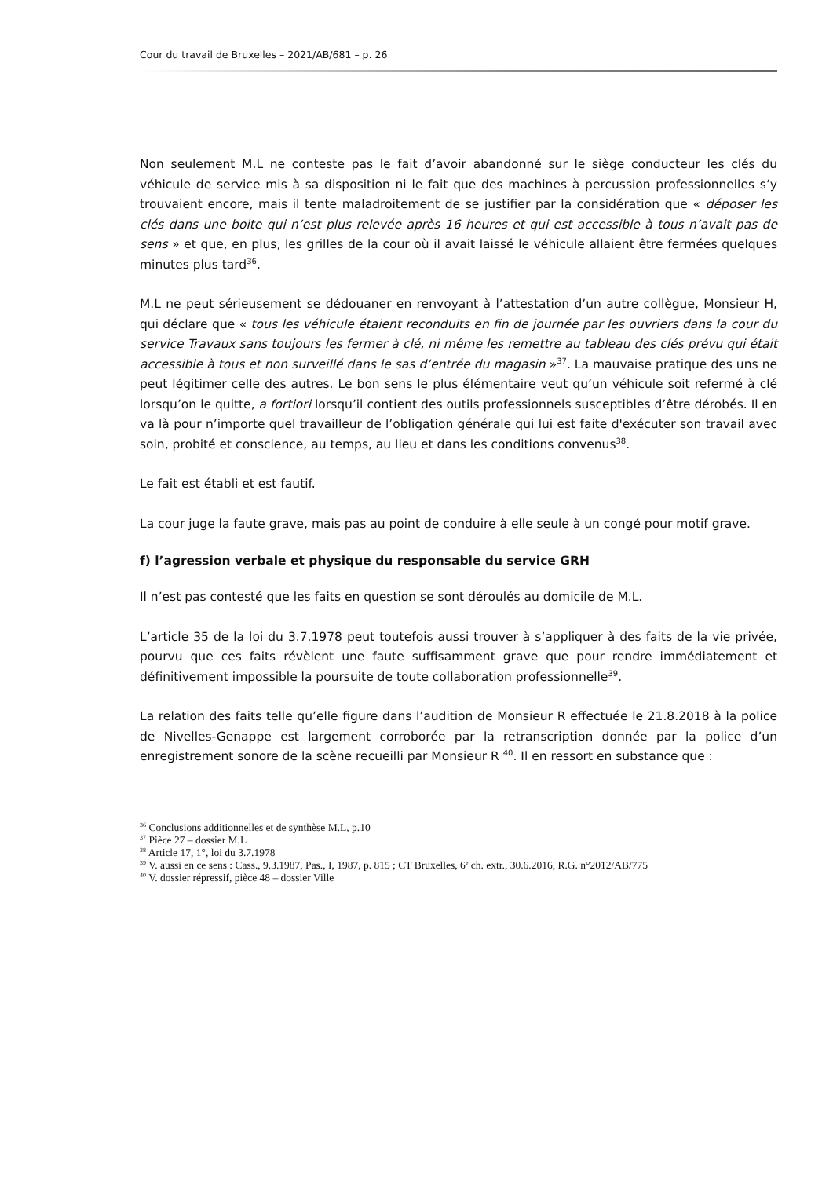Cour du travail de Bruxelles – 2021/AB/681 – p. 26
Non seulement M.L ne conteste pas le fait d’avoir abandonné sur le siège conducteur les clés du véhicule de service mis à sa disposition ni le fait que des machines à percussion professionnelles s’y trouvaient encore, mais il tente maladroitement de se justifier par la considération que « déposer les clés dans une boite qui n’est plus relevée après 16 heures et qui est accessible à tous n’avait pas de sens » et que, en plus, les grilles de la cour où il avait laissé le véhicule allaient être fermées quelques minutes plus tard<sup>36</sup>.
M.L ne peut sérieusement se dédouaner en renvoyant à l’attestation d’un autre collègue, Monsieur H, qui déclare que « tous les véhicule étaient reconduits en fin de journée par les ouvriers dans la cour du service Travaux sans toujours les fermer à clé, ni même les remettre au tableau des clés prévu qui était accessible à tous et non surveillé dans le sas d’entrée du magasin »<sup>37</sup>. La mauvaise pratique des uns ne peut légitimer celle des autres. Le bon sens le plus élémentaire veut qu’un véhicule soit refermé à clé lorsqu’on le quitte, a fortiori lorsqu’il contient des outils professionnels susceptibles d’être dérobés. Il en va là pour n’importe quel travailleur de l’obligation générale qui lui est faite d'exécuter son travail avec soin, probité et conscience, au temps, au lieu et dans les conditions convenus<sup>38</sup>.
Le fait est établi et est fautif.
La cour juge la faute grave, mais pas au point de conduire à elle seule à un congé pour motif grave.
f) l’agression verbale et physique du responsable du service GRH
Il n’est pas contesté que les faits en question se sont déroulés au domicile de M.L.
L’article 35 de la loi du 3.7.1978 peut toutefois aussi trouver à s’appliquer à des faits de la vie privée, pourvu que ces faits révèlent une faute suffisamment grave que pour rendre immédiatement et définitivement impossible la poursuite de toute collaboration professionnelle<sup>39</sup>.
La relation des faits telle qu’elle figure dans l’audition de Monsieur R effectuée le 21.8.2018 à la police de Nivelles-Genappe est largement corroborée par la retranscription donnée par la police d’un enregistrement sonore de la scène recueilli par Monsieur R <sup>40</sup>. Il en ressort en substance que :
<sup>36</sup> Conclusions additionnelles et de synthèse M.L, p.10
<sup>37</sup> Pièce 27 – dossier M.L
<sup>38</sup> Article 17, 1°, loi du 3.7.1978
<sup>39</sup> V. aussi en ce sens : Cass., 9.3.1987, Pas., I, 1987, p. 815 ; CT Bruxelles, 6<sup>e</sup> ch. extr., 30.6.2016, R.G. n°2012/AB/775
<sup>40</sup> V. dossier répressif, pièce 48 – dossier Ville